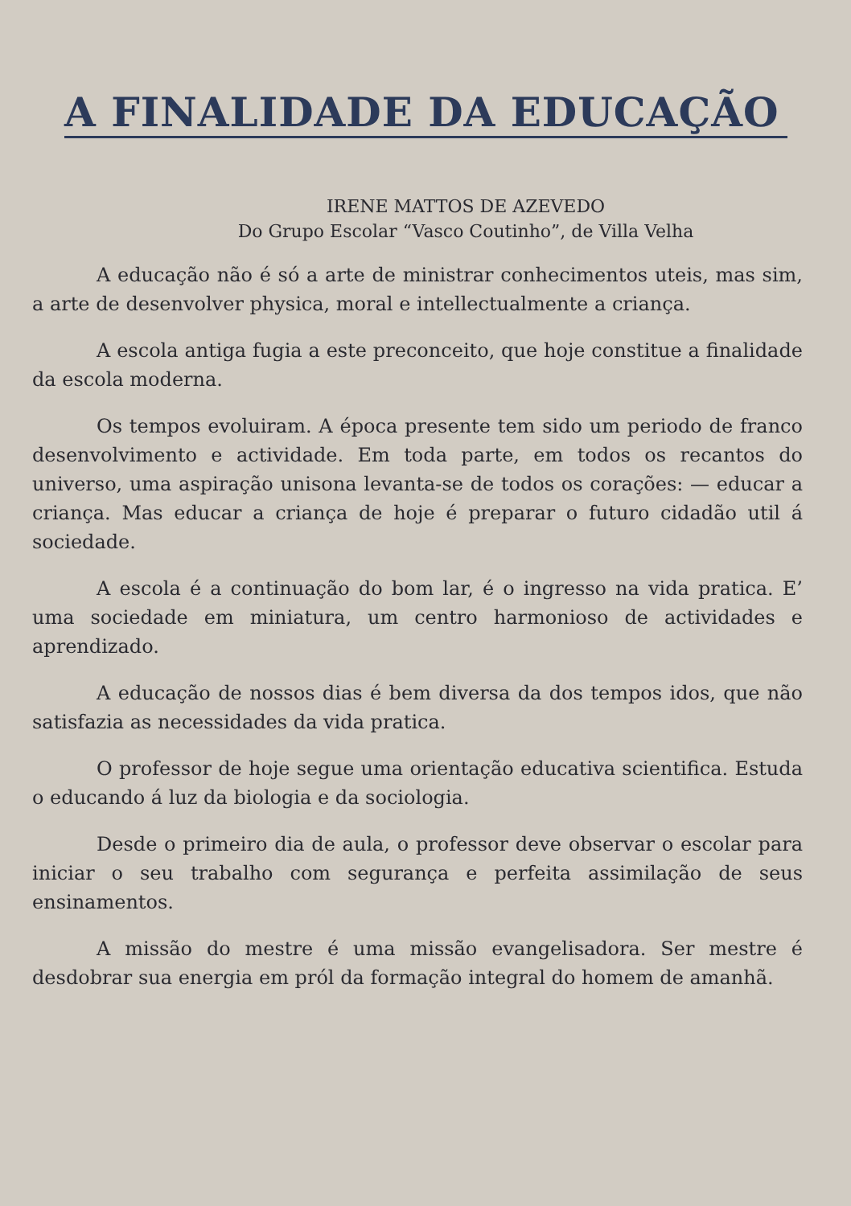A FINALIDADE DA EDUCAÇÃO
IRENE MATTOS DE AZEVEDO
Do Grupo Escolar “Vasco Coutinho”, de Villa Velha
A educação não é só a arte de ministrar conhecimentos uteis, mas sim, a arte de desenvolver physica, moral e intellectualmente a criança.
A escola antiga fugia a este preconceito, que hoje constitue a finalidade da escola moderna.
Os tempos evoluiram. A época presente tem sido um periodo de franco desenvolvimento e actividade. Em toda parte, em todos os recantos do universo, uma aspiração unisona levanta-se de todos os corações: — educar a criança. Mas educar a criança de hoje é preparar o futuro cidadão util á sociedade.
A escola é a continuação do bom lar, é o ingresso na vida pratica. E’ uma sociedade em miniatura, um centro harmonioso de actividades e aprendizado.
A educação de nossos dias é bem diversa da dos tempos idos, que não satisfazia as necessidades da vida pratica.
O professor de hoje segue uma orientação educativa scientifica. Estuda o educando á luz da biologia e da sociologia.
Desde o primeiro dia de aula, o professor deve observar o escolar para iniciar o seu trabalho com segurança e perfeita assimilação de seus ensinamentos.
A missão do mestre é uma missão evangelisadora. Ser mestre é desdobrar sua energia em pról da formação integral do homem de amanhã.